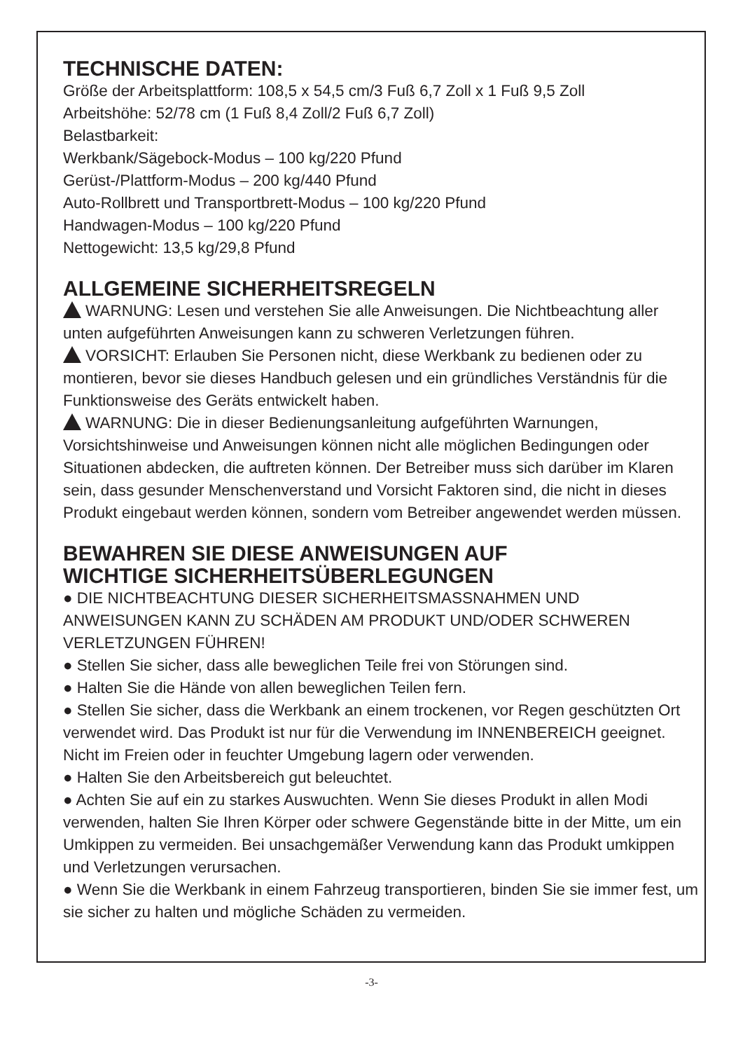TECHNISCHE DATEN:
Größe der Arbeitsplattform: 108,5 x 54,5 cm/3 Fuß 6,7 Zoll x 1 Fuß 9,5 Zoll
Arbeitshöhe: 52/78 cm (1 Fuß 8,4 Zoll/2 Fuß 6,7 Zoll)
Belastbarkeit:
Werkbank/Sägebock-Modus – 100 kg/220 Pfund
Gerüst-/Plattform-Modus – 200 kg/440 Pfund
Auto-Rollbrett und Transportbrett-Modus – 100 kg/220 Pfund
Handwagen-Modus – 100 kg/220 Pfund
Nettogewicht: 13,5 kg/29,8 Pfund
ALLGEMEINE SICHERHEITSREGELN
WARNUNG: Lesen und verstehen Sie alle Anweisungen. Die Nichtbeachtung aller unten aufgeführten Anweisungen kann zu schweren Verletzungen führen.
VORSICHT: Erlauben Sie Personen nicht, diese Werkbank zu bedienen oder zu montieren, bevor sie dieses Handbuch gelesen und ein gründliches Verständnis für die Funktionsweise des Geräts entwickelt haben.
WARNUNG: Die in dieser Bedienungsanleitung aufgeführten Warnungen, Vorsichtshinweise und Anweisungen können nicht alle möglichen Bedingungen oder Situationen abdecken, die auftreten können. Der Betreiber muss sich darüber im Klaren sein, dass gesunder Menschenverstand und Vorsicht Faktoren sind, die nicht in dieses Produkt eingebaut werden können, sondern vom Betreiber angewendet werden müssen.
BEWAHREN SIE DIESE ANWEISUNGEN AUF
WICHTIGE SICHERHEITSÜBERLEGUNGEN
● DIE NICHTBEACHTUNG DIESER SICHERHEITSMASSNAHMEN UND ANWEISUNGEN KANN ZU SCHÄDEN AM PRODUKT UND/ODER SCHWEREN VERLETZUNGEN FÜHREN!
● Stellen Sie sicher, dass alle beweglichen Teile frei von Störungen sind.
● Halten Sie die Hände von allen beweglichen Teilen fern.
● Stellen Sie sicher, dass die Werkbank an einem trockenen, vor Regen geschützten Ort verwendet wird. Das Produkt ist nur für die Verwendung im INNENBEREICH geeignet. Nicht im Freien oder in feuchter Umgebung lagern oder verwenden.
● Halten Sie den Arbeitsbereich gut beleuchtet.
● Achten Sie auf ein zu starkes Auswuchten. Wenn Sie dieses Produkt in allen Modi verwenden, halten Sie Ihren Körper oder schwere Gegenstände bitte in der Mitte, um ein Umkippen zu vermeiden. Bei unsachgemäßer Verwendung kann das Produkt umkippen und Verletzungen verursachen.
● Wenn Sie die Werkbank in einem Fahrzeug transportieren, binden Sie sie immer fest, um sie sicher zu halten und mögliche Schäden zu vermeiden.
-3-